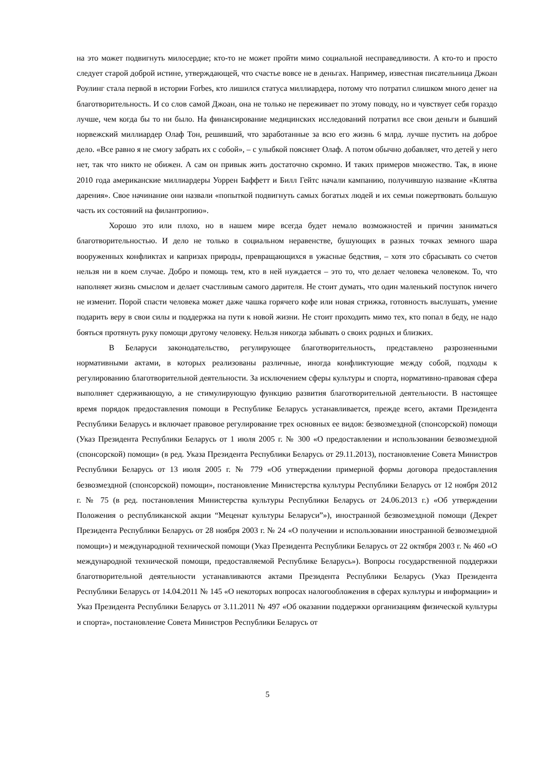на это может подвигнуть милосердие; кто-то не может пройти мимо социальной несправедливости. А кто-то и просто следует старой доброй истине, утверждающей, что счастье вовсе не в деньгах. Например, известная писательница Джоан Роулинг стала первой в истории Forbes, кто лишился статуса миллиардера, потому что потратил слишком много денег на благотворительность. И со слов самой Джоан, она не только не переживает по этому поводу, но и чувствует себя гораздо лучше, чем когда бы то ни было. На финансирование медицинских исследований потратил все свои деньги и бывший норвежский миллиардер Олаф Тон, решивший, что заработанные за всю его жизнь 6 млрд. лучше пустить на доброе дело. «Все равно я не смогу забрать их с собой», – с улыбкой поясняет Олаф. А потом обычно добавляет, что детей у него нет, так что никто не обижен. А сам он привык жить достаточно скромно. И таких примеров множество. Так, в июне 2010 года американские миллиардеры Уоррен Баффетт и Билл Гейтс начали кампанию, получившую название «Клятва дарения». Свое начинание они назвали «попыткой подвигнуть самых богатых людей и их семьи пожертвовать большую часть их состояний на филантропию».
Хорошо это или плохо, но в нашем мире всегда будет немало возможностей и причин заниматься благотворительностью. И дело не только в социальном неравенстве, бушующих в разных точках земного шара вооруженных конфликтах и капризах природы, превращающихся в ужасные бедствия, – хотя это сбрасывать со счетов нельзя ни в коем случае. Добро и помощь тем, кто в ней нуждается – это то, что делает человека человеком. То, что наполняет жизнь смыслом и делает счастливым самого дарителя. Не стоит думать, что один маленький поступок ничего не изменит. Порой спасти человека может даже чашка горячего кофе или новая стрижка, готовность выслушать, умение подарить веру в свои силы и поддержка на пути к новой жизни. Не стоит проходить мимо тех, кто попал в беду, не надо бояться протянуть руку помощи другому человеку. Нельзя никогда забывать о своих родных и близких.
В Беларуси законодательство, регулирующее благотворительность, представлено разрозненными нормативными актами, в которых реализованы различные, иногда конфликтующие между собой, подходы к регулированию благотворительной деятельности. За исключением сферы культуры и спорта, нормативно-правовая сфера выполняет сдерживающую, а не стимулирующую функцию развития благотворительной деятельности. В настоящее время порядок предоставления помощи в Республике Беларусь устанавливается, прежде всего, актами Президента Республики Беларусь и включает правовое регулирование трех основных ее видов: безвозмездной (спонсорской) помощи (Указ Президента Республики Беларусь от 1 июля 2005 г. № 300 «О предоставлении и использовании безвозмездной (спонсорской) помощи» (в ред. Указа Президента Республики Беларусь от 29.11.2013), постановление Совета Министров Республики Беларусь от 13 июля 2005 г. № 779 «Об утверждении примерной формы договора предоставления безвозмездной (спонсорской) помощи», постановление Министерства культуры Республики Беларусь от 12 ноября 2012 г. № 75 (в ред. постановления Министерства культуры Республики Беларусь от 24.06.2013 г.) «Об утверждении Положения о республиканской акции “Меценат культуры Беларуси”»), иностранной безвозмездной помощи (Декрет Президента Республики Беларусь от 28 ноября 2003 г. № 24 «О получении и использовании иностранной безвозмездной помощи») и международной технической помощи (Указ Президента Республики Беларусь от 22 октября 2003 г. № 460 «О международной технической помощи, предоставляемой Республике Беларусь»). Вопросы государственной поддержки благотворительной деятельности устанавливаются актами Президента Республики Беларусь (Указ Президента Республики Беларусь от 14.04.2011 № 145 «О некоторых вопросах налогообложения в сферах культуры и информации» и Указ Президента Республики Беларусь от 3.11.2011 № 497 «Об оказании поддержки организациям физической культуры и спорта», постановление Совета Министров Республики Беларусь от
5